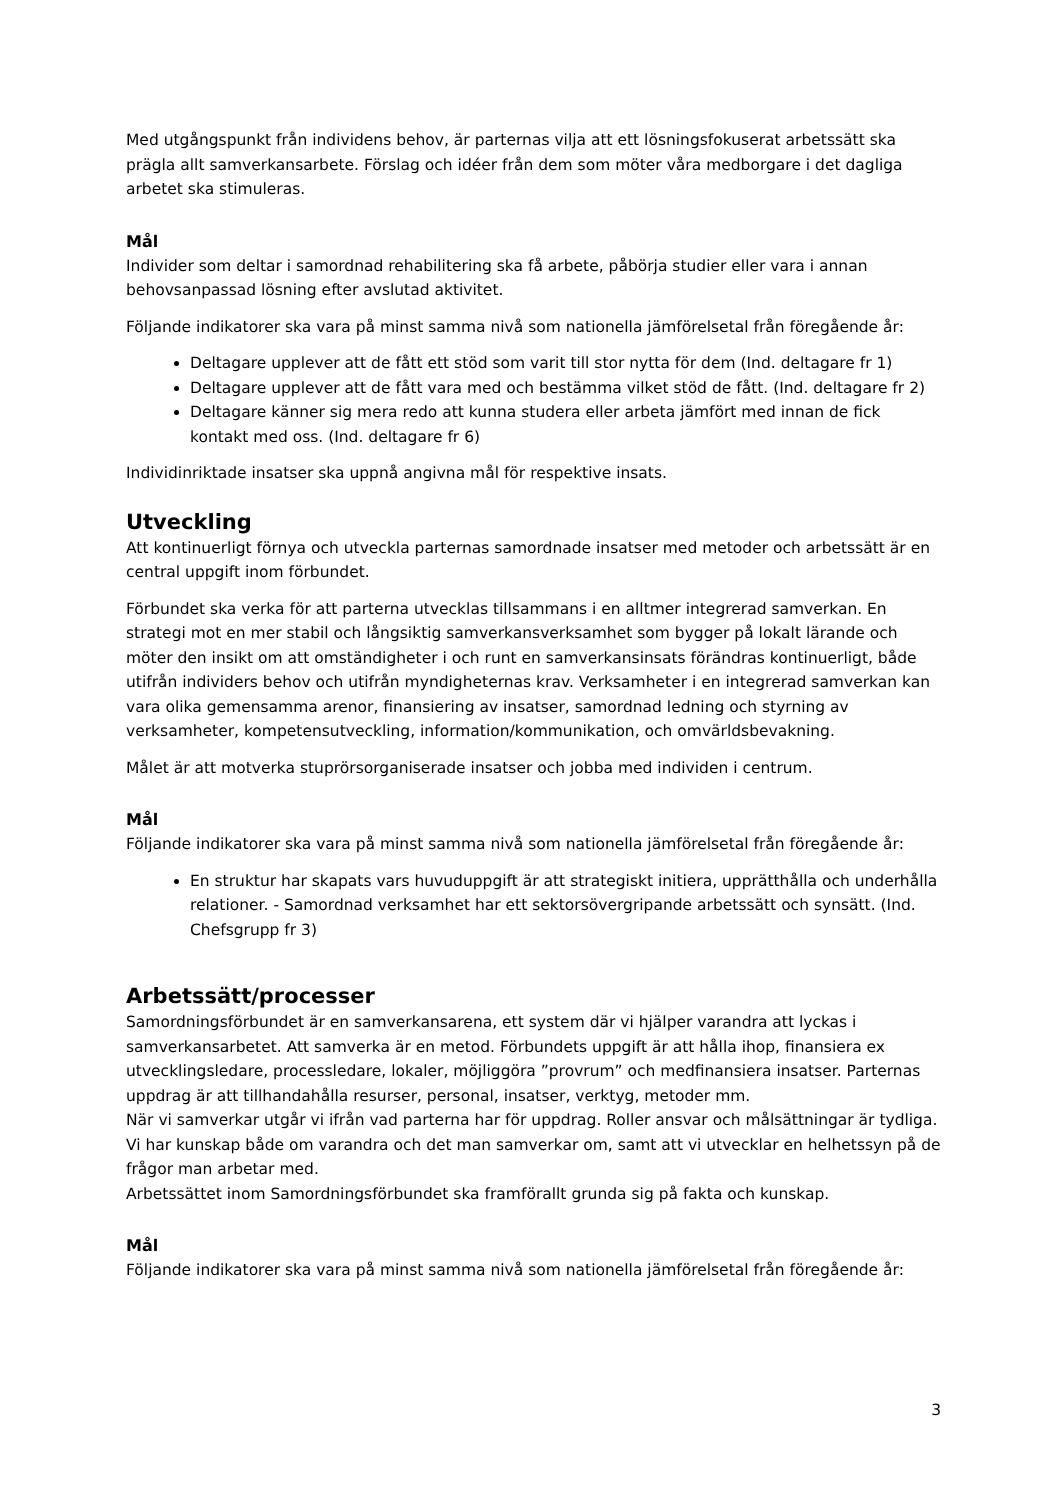Med utgångspunkt från individens behov, är parternas vilja att ett lösningsfokuserat arbetssätt ska prägla allt samverkansarbete. Förslag och idéer från dem som möter våra medborgare i det dagliga arbetet ska stimuleras.
Mål
Individer som deltar i samordnad rehabilitering ska få arbete, påbörja studier eller vara i annan behovsanpassad lösning efter avslutad aktivitet.
Följande indikatorer ska vara på minst samma nivå som nationella jämförelsetal från föregående år:
Deltagare upplever att de fått ett stöd som varit till stor nytta för dem (Ind. deltagare fr 1)
Deltagare upplever att de fått vara med och bestämma vilket stöd de fått. (Ind. deltagare fr 2)
Deltagare känner sig mera redo att kunna studera eller arbeta jämfört med innan de fick kontakt med oss. (Ind. deltagare fr 6)
Individinriktade insatser ska uppnå angivna mål för respektive insats.
Utveckling
Att kontinuerligt förnya och utveckla parternas samordnade insatser med metoder och arbetssätt är en central uppgift inom förbundet.
Förbundet ska verka för att parterna utvecklas tillsammans i en alltmer integrerad samverkan. En strategi mot en mer stabil och långsiktig samverkansverksamhet som bygger på lokalt lärande och möter den insikt om att omständigheter i och runt en samverkansinsats förändras kontinuerligt, både utifrån individers behov och utifrån myndigheternas krav. Verksamheter i en integrerad samverkan kan vara olika gemensamma arenor, finansiering av insatser, samordnad ledning och styrning av verksamheter, kompetensutveckling, information/kommunikation, och omvärldsbevakning.
Målet är att motverka stuprörsorganiserade insatser och jobba med individen i centrum.
Mål
Följande indikatorer ska vara på minst samma nivå som nationella jämförelsetal från föregående år:
En struktur har skapats vars huvuduppgift är att strategiskt initiera, upprätthålla och underhålla relationer. - Samordnad verksamhet har ett sektorsövergripande arbetssätt och synsätt. (Ind. Chefsgrupp fr 3)
Arbetssätt/processer
Samordningsförbundet är en samverkansarena, ett system där vi hjälper varandra att lyckas i samverkansarbetet. Att samverka är en metod. Förbundets uppgift är att hålla ihop, finansiera ex utvecklingsledare, processledare, lokaler, möjliggöra ”provrum” och medfinansiera insatser. Parternas uppdrag är att tillhandahålla resurser, personal, insatser, verktyg, metoder mm.
När vi samverkar utgår vi ifrån vad parterna har för uppdrag. Roller ansvar och målsättningar är tydliga. Vi har kunskap både om varandra och det man samverkar om, samt att vi utvecklar en helhetssyn på de frågor man arbetar med.
Arbetssättet inom Samordningsförbundet ska framförallt grunda sig på fakta och kunskap.
Mål
Följande indikatorer ska vara på minst samma nivå som nationella jämförelsetal från föregående år:
3